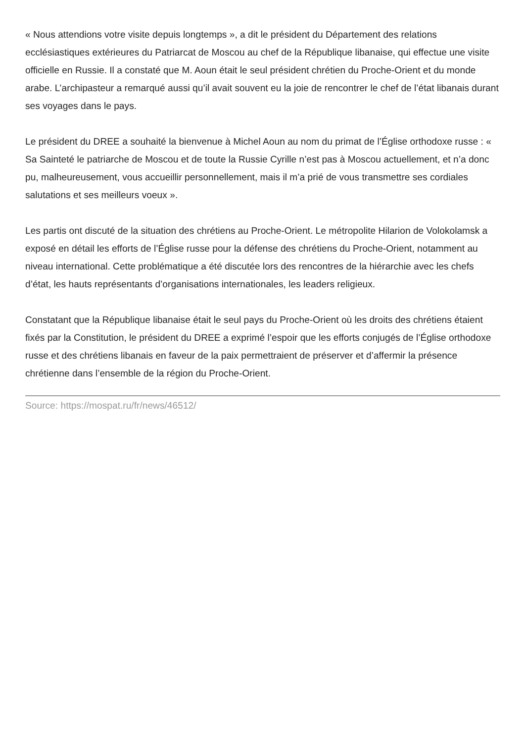« Nous attendions votre visite depuis longtemps », a dit le président du Département des relations ecclésiastiques extérieures du Patriarcat de Moscou au chef de la République libanaise, qui effectue une visite officielle en Russie. Il a constaté que M. Aoun était le seul président chrétien du Proche-Orient et du monde arabe. L’archipasteur a remarqué aussi qu’il avait souvent eu la joie de rencontrer le chef de l’état libanais durant ses voyages dans le pays.
Le président du DREE a souhaité la bienvenue à Michel Aoun au nom du primat de l’Église orthodoxe russe : « Sa Sainteté le patriarche de Moscou et de toute la Russie Cyrille n’est pas à Moscou actuellement, et n’a donc pu, malheureusement, vous accueillir personnellement, mais il m’a prié de vous transmettre ses cordiales salutations et ses meilleurs voeux ».
Les partis ont discuté de la situation des chrétiens au Proche-Orient. Le métropolite Hilarion de Volokolamsk a exposé en détail les efforts de l’Église russe pour la défense des chrétiens du Proche-Orient, notamment au niveau international. Cette problématique a été discutée lors des rencontres de la hiérarchie avec les chefs d’état, les hauts représentants d’organisations internationales, les leaders religieux.
Constatant que la République libanaise était le seul pays du Proche-Orient où les droits des chrétiens étaient fixés par la Constitution, le président du DREE a exprimé l’espoir que les efforts conjugés de l’Église orthodoxe russe et des chrétiens libanais en faveur de la paix permettraient de préserver et d’affermir la présence chrétienne dans l’ensemble de la région du Proche-Orient.
Source: https://mospat.ru/fr/news/46512/